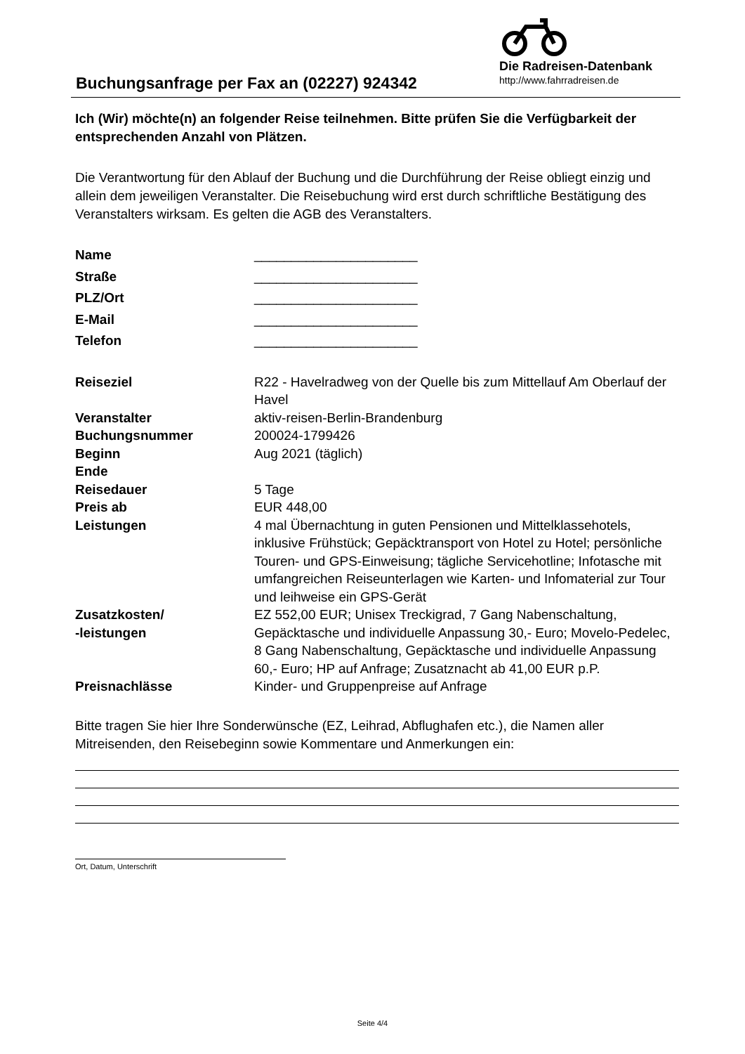Buchungsanfrage per Fax an (02227) 924342
Die Radreisen-Datenbank
http://www.fahrradreisen.de
Ich (Wir) möchte(n) an folgender Reise teilnehmen. Bitte prüfen Sie die Verfügbarkeit der entsprechenden Anzahl von Plätzen.
Die Verantwortung für den Ablauf der Buchung und die Durchführung der Reise obliegt einzig und allein dem jeweiligen Veranstalter. Die Reisebuchung wird erst durch schriftliche Bestätigung des Veranstalters wirksam. Es gelten die AGB des Veranstalters.
| Name | ______________________ |
| Straße | ______________________ |
| PLZ/Ort | ______________________ |
| E-Mail | ______________________ |
| Telefon | ______________________ |
| Reiseziel | R22 - Havelradweg von der Quelle bis zum Mittellauf Am Oberlauf der Havel |
| Veranstalter | aktiv-reisen-Berlin-Brandenburg |
| Buchungsnummer | 200024-1799426 |
| Beginn | Aug 2021 (täglich) |
| Ende | |
| Reisedauer | 5 Tage |
| Preis ab | EUR 448,00 |
| Leistungen | 4 mal Übernachtung in guten Pensionen und Mittelklassehotels, inklusive Frühstück; Gepäcktransport von Hotel zu Hotel; persönliche Touren- und GPS-Einweisung; tägliche Servicehotline; Infotasche mit umfangreichen Reiseunterlagen wie Karten- und Infomaterial zur Tour und leihweise ein GPS-Gerät |
| Zusatzkosten/ -leistungen | EZ 552,00 EUR; Unisex Treckigrad, 7 Gang Nabenschaltung, Gepäcktasche und individuelle Anpassung 30,- Euro; Movelo-Pedelec, 8 Gang Nabenschaltung, Gepäcktasche und individuelle Anpassung 60,- Euro; HP auf Anfrage; Zusatznacht ab 41,00 EUR p.P. |
| Preisnachlässe | Kinder- und Gruppenpreise auf Anfrage |
Bitte tragen Sie hier Ihre Sonderwünsche (EZ, Leihrad, Abflughafen etc.), die Namen aller Mitreisenden, den Reisebeginn sowie Kommentare und Anmerkungen ein:
Ort, Datum, Unterschrift
Seite 4/4